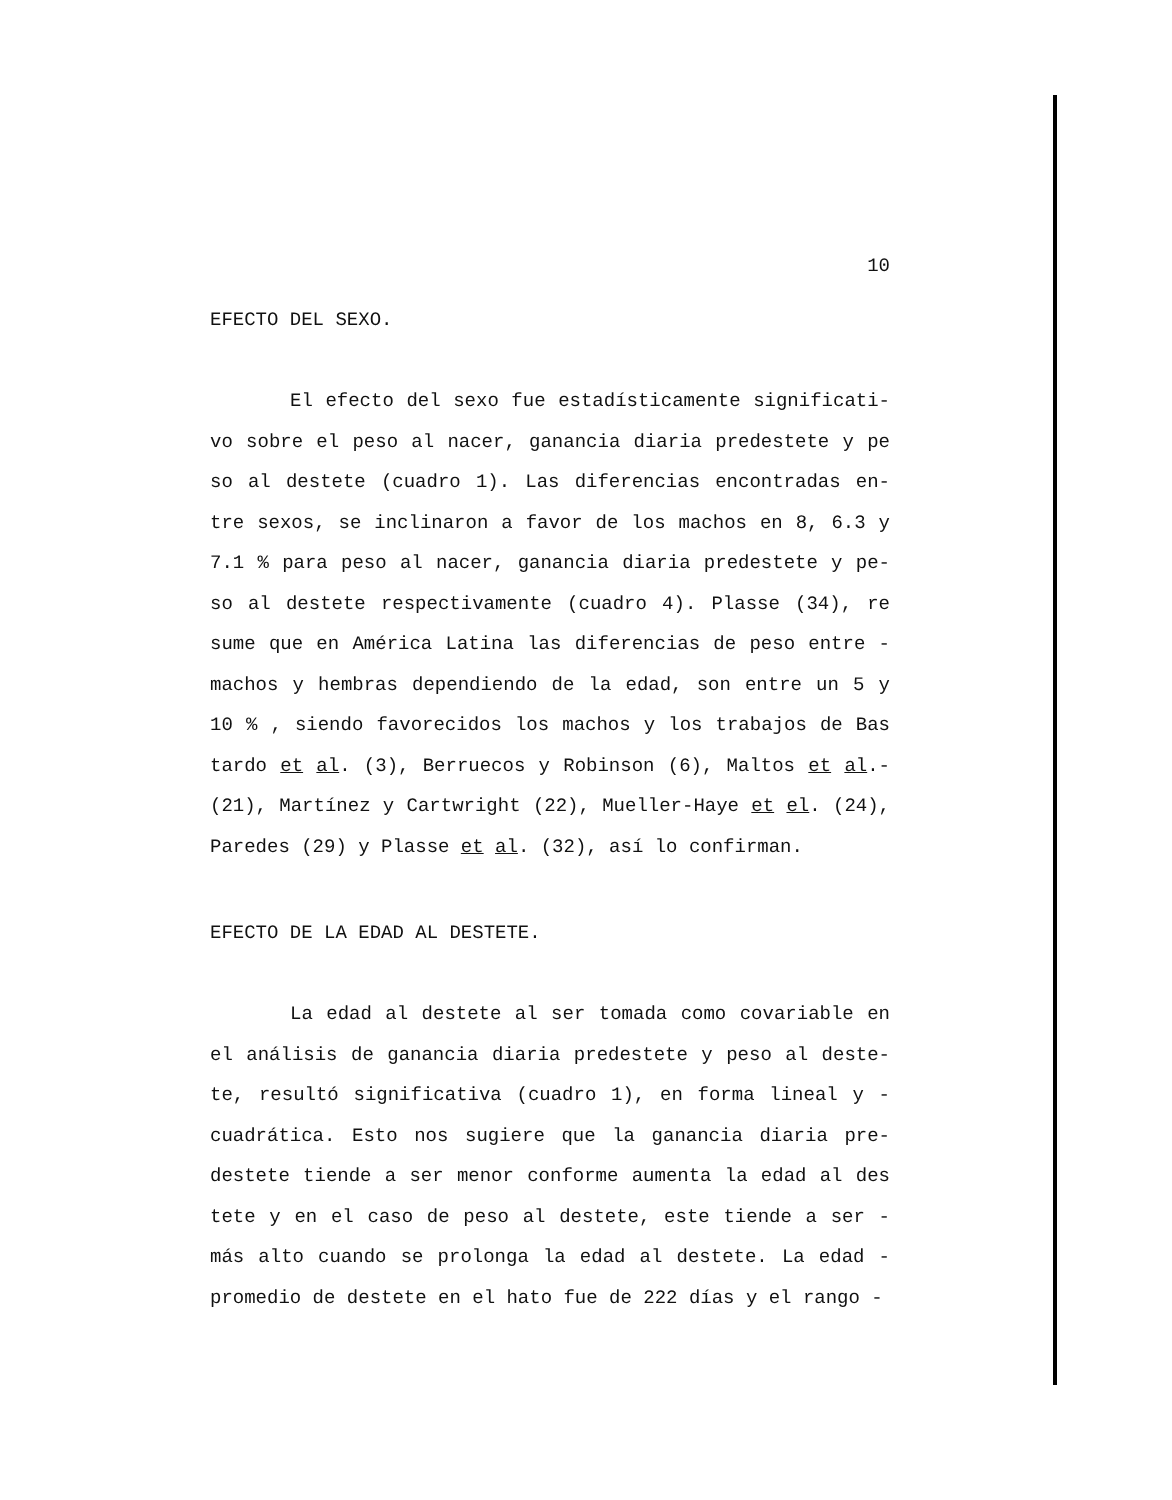10
EFECTO DEL SEXO.
El efecto del sexo fue estadísticamente significati- vo sobre el peso al nacer, ganancia diaria predestete y pe so al destete (cuadro 1). Las diferencias encontradas en- tre sexos, se inclinaron a favor de los machos en 8, 6.3 y 7.1 % para peso al nacer, ganancia diaria predestete y pe- so al destete respectivamente (cuadro 4). Plasse (34), re sume que en América Latina las diferencias de peso entre - machos y hembras dependiendo de la edad, son entre un 5 y 10 % , siendo favorecidos los machos y los trabajos de Bas tardo et al. (3), Berruecos y Robinson (6), Maltos et al.- (21), Martínez y Cartwright (22), Mueller-Haye et el. (24), Paredes (29) y Plasse et al. (32), así lo confirman.
EFECTO DE LA EDAD AL DESTETE.
La edad al destete al ser tomada como covariable en el análisis de ganancia diaria predestete y peso al deste- te, resultó significativa (cuadro 1), en forma lineal y - cuadrática. Esto nos sugiere que la ganancia diaria pre- destete tiende a ser menor conforme aumenta la edad al des tete y en el caso de peso al destete, este tiende a ser - más alto cuando se prolonga la edad al destete. La edad - promedio de destete en el hato fue de 222 días y el rango -